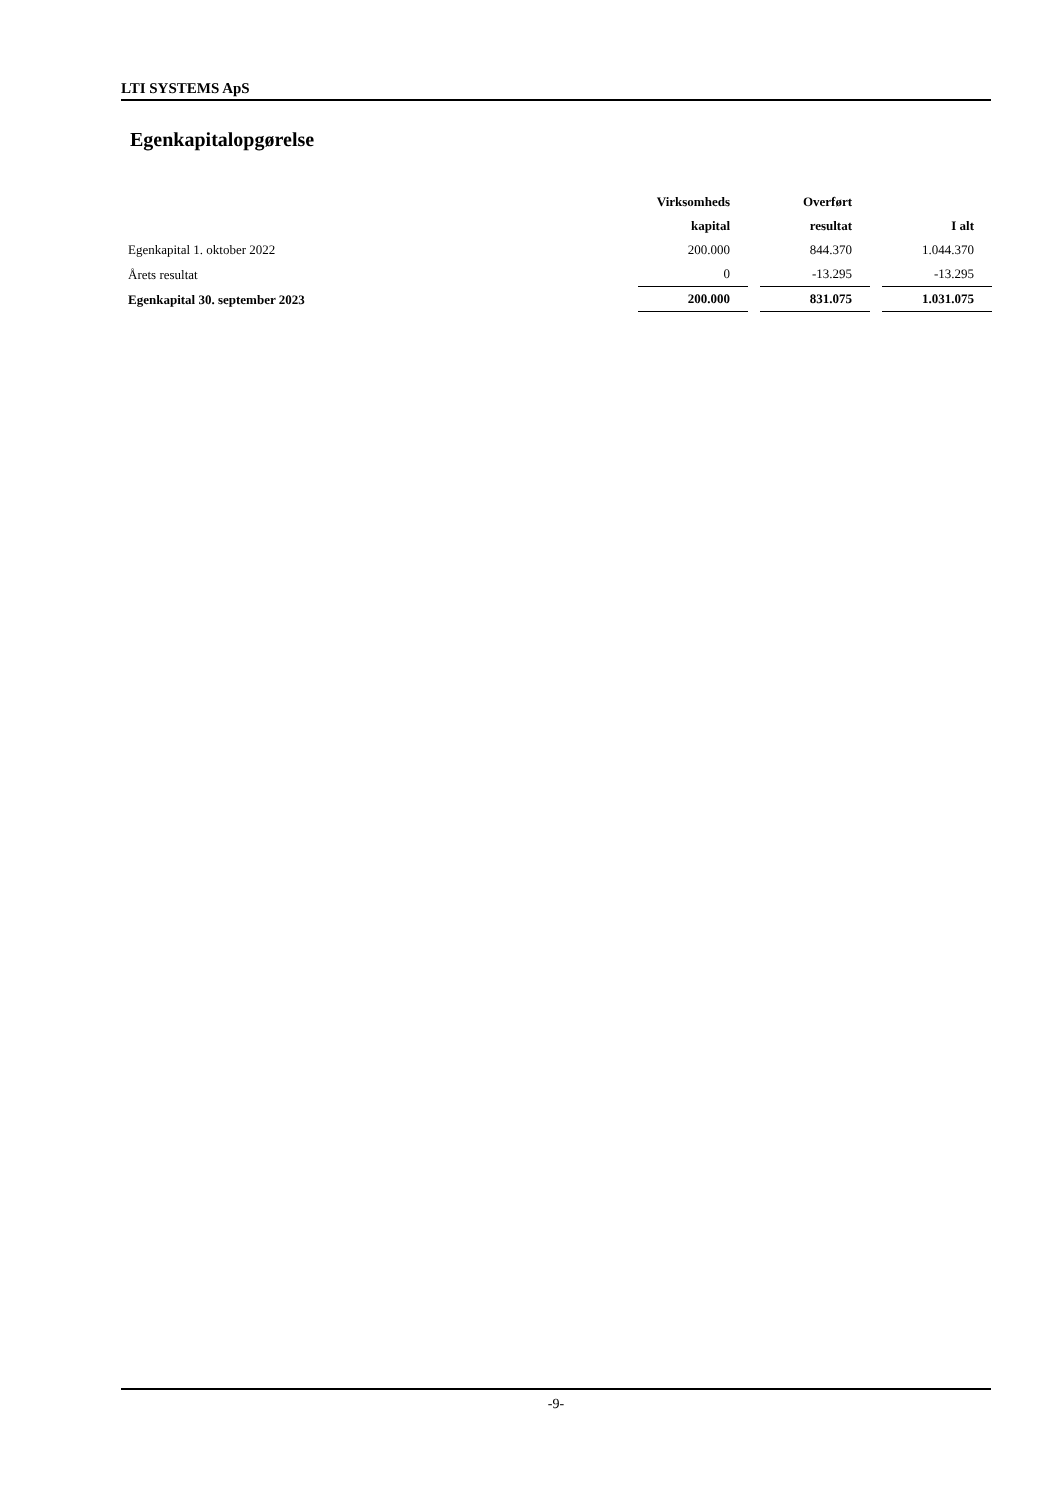LTI SYSTEMS ApS
Egenkapitalopgørelse
| | Virksomheds | | Overført | | |
| --- | --- | --- | --- | --- | --- |
| | kapital | | resultat | | I alt |
| Egenkapital 1. oktober 2022 | 200.000 | | 844.370 | | 1.044.370 |
| Årets resultat | 0 | | -13.295 | | -13.295 |
| Egenkapital 30. september 2023 | 200.000 | | 831.075 | | 1.031.075 |
-9-